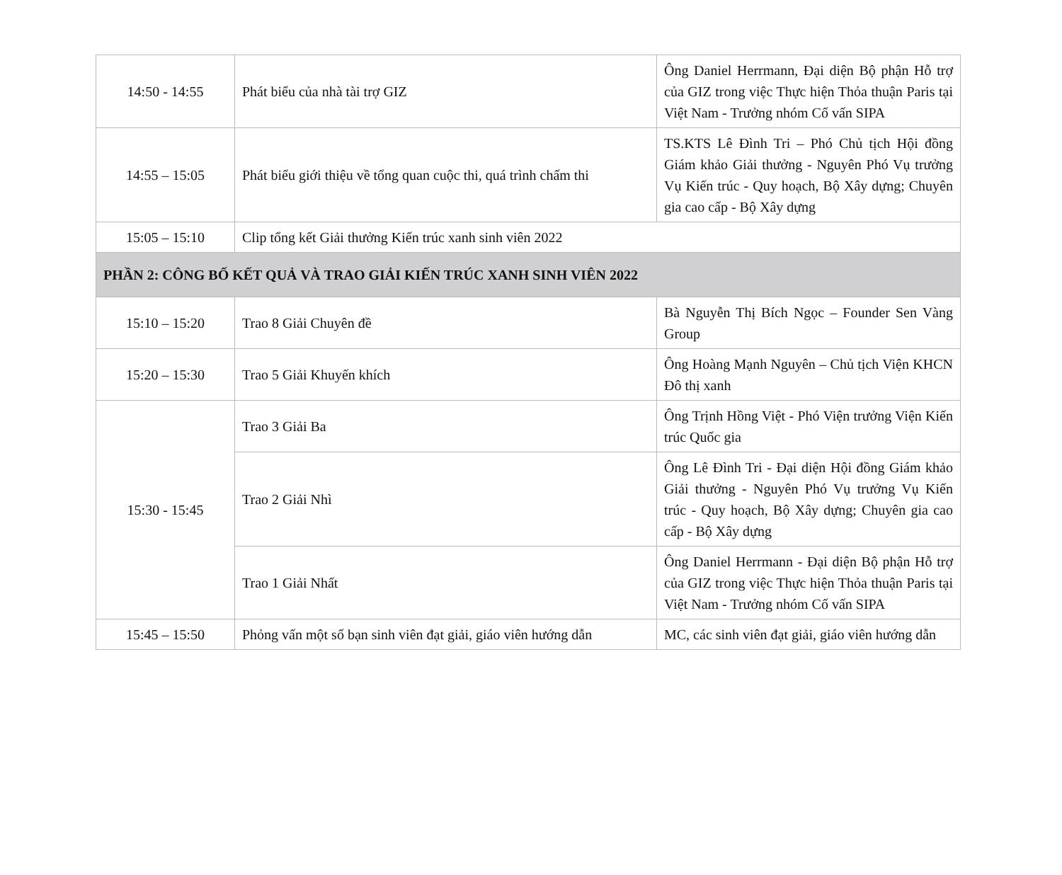| 14:50 - 14:55 | Phát biểu của nhà tài trợ GIZ | Ông Daniel Herrmann, Đại diện Bộ phận Hỗ trợ của GIZ trong việc Thực hiện Thỏa thuận Paris tại Việt Nam - Trưởng nhóm Cố vấn SIPA |
| 14:55 – 15:05 | Phát biểu giới thiệu về tổng quan cuộc thi, quá trình chấm thi | TS.KTS Lê Đình Tri – Phó Chủ tịch Hội đồng Giám khảo Giải thưởng - Nguyên Phó Vụ trưởng Vụ Kiến trúc - Quy hoạch, Bộ Xây dựng; Chuyên gia cao cấp - Bộ Xây dựng |
| 15:05 – 15:10 | Clip tổng kết Giải thưởng Kiến trúc xanh sinh viên 2022 | |
| PHẦN 2: CÔNG BỐ KẾT QUẢ VÀ TRAO GIẢI KIẾN TRÚC XANH SINH VIÊN 2022 | | |
| 15:10 – 15:20 | Trao 8 Giải Chuyên đề | Bà Nguyễn Thị Bích Ngọc – Founder Sen Vàng Group |
| 15:20 – 15:30 | Trao 5 Giải Khuyến khích | Ông Hoàng Mạnh Nguyên – Chủ tịch Viện KHCN Đô thị xanh |
| 15:30 - 15:45 | Trao 3 Giải Ba | Ông Trịnh Hồng Việt - Phó Viện trưởng Viện Kiến trúc Quốc gia |
| | Trao 2 Giải Nhì | Ông Lê Đình Tri - Đại diện Hội đồng Giám khảo Giải thưởng - Nguyên Phó Vụ trưởng Vụ Kiến trúc - Quy hoạch, Bộ Xây dựng; Chuyên gia cao cấp - Bộ Xây dựng |
| | Trao 1 Giải Nhất | Ông Daniel Herrmann - Đại diện Bộ phận Hỗ trợ của GIZ trong việc Thực hiện Thỏa thuận Paris tại Việt Nam - Trưởng nhóm Cố vấn SIPA |
| 15:45 – 15:50 | Phỏng vấn một số bạn sinh viên đạt giải, giáo viên hướng dẫn | MC, các sinh viên đạt giải, giáo viên hướng dẫn |